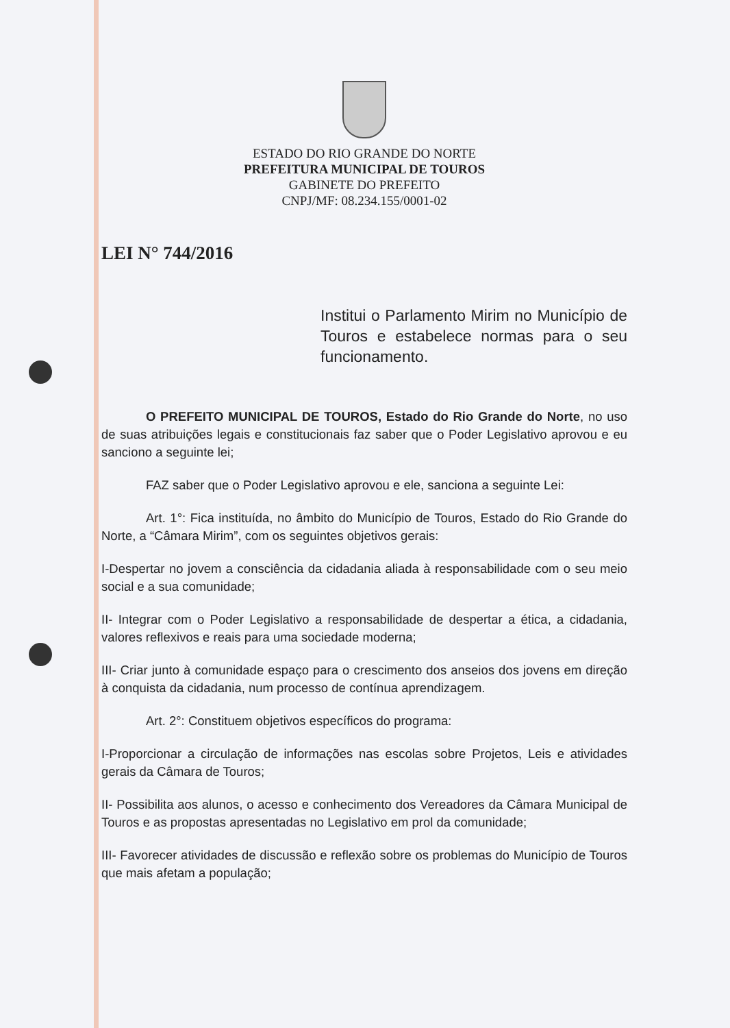ESTADO DO RIO GRANDE DO NORTE
PREFEITURA MUNICIPAL DE TOUROS
GABINETE DO PREFEITO
CNPJ/MF: 08.234.155/0001-02
LEI N° 744/2016
Institui o Parlamento Mirim no Município de Touros e estabelece normas para o seu funcionamento.
O PREFEITO MUNICIPAL DE TOUROS, Estado do Rio Grande do Norte, no uso de suas atribuições legais e constitucionais faz saber que o Poder Legislativo aprovou e eu sanciono a seguinte lei;
FAZ saber que o Poder Legislativo aprovou e ele, sanciona a seguinte Lei:
Art. 1°: Fica instituída, no âmbito do Município de Touros, Estado do Rio Grande do Norte, a “Câmara Mirim”, com os seguintes objetivos gerais:
I-Despertar no jovem a consciência da cidadania aliada à responsabilidade com o seu meio social e a sua comunidade;
II- Integrar com o Poder Legislativo a responsabilidade de despertar a ética, a cidadania, valores reflexivos e reais para uma sociedade moderna;
III- Criar junto à comunidade espaço para o crescimento dos anseios dos jovens em direção à conquista da cidadania, num processo de contínua aprendizagem.
Art. 2°: Constituem objetivos específicos do programa:
I-Proporcionar a circulação de informações nas escolas sobre Projetos, Leis e atividades gerais da Câmara de Touros;
II- Possibilita aos alunos, o acesso e conhecimento dos Vereadores da Câmara Municipal de Touros e as propostas apresentadas no Legislativo em prol da comunidade;
III- Favorecer atividades de discussão e reflexão sobre os problemas do Município de Touros que mais afetam a população;